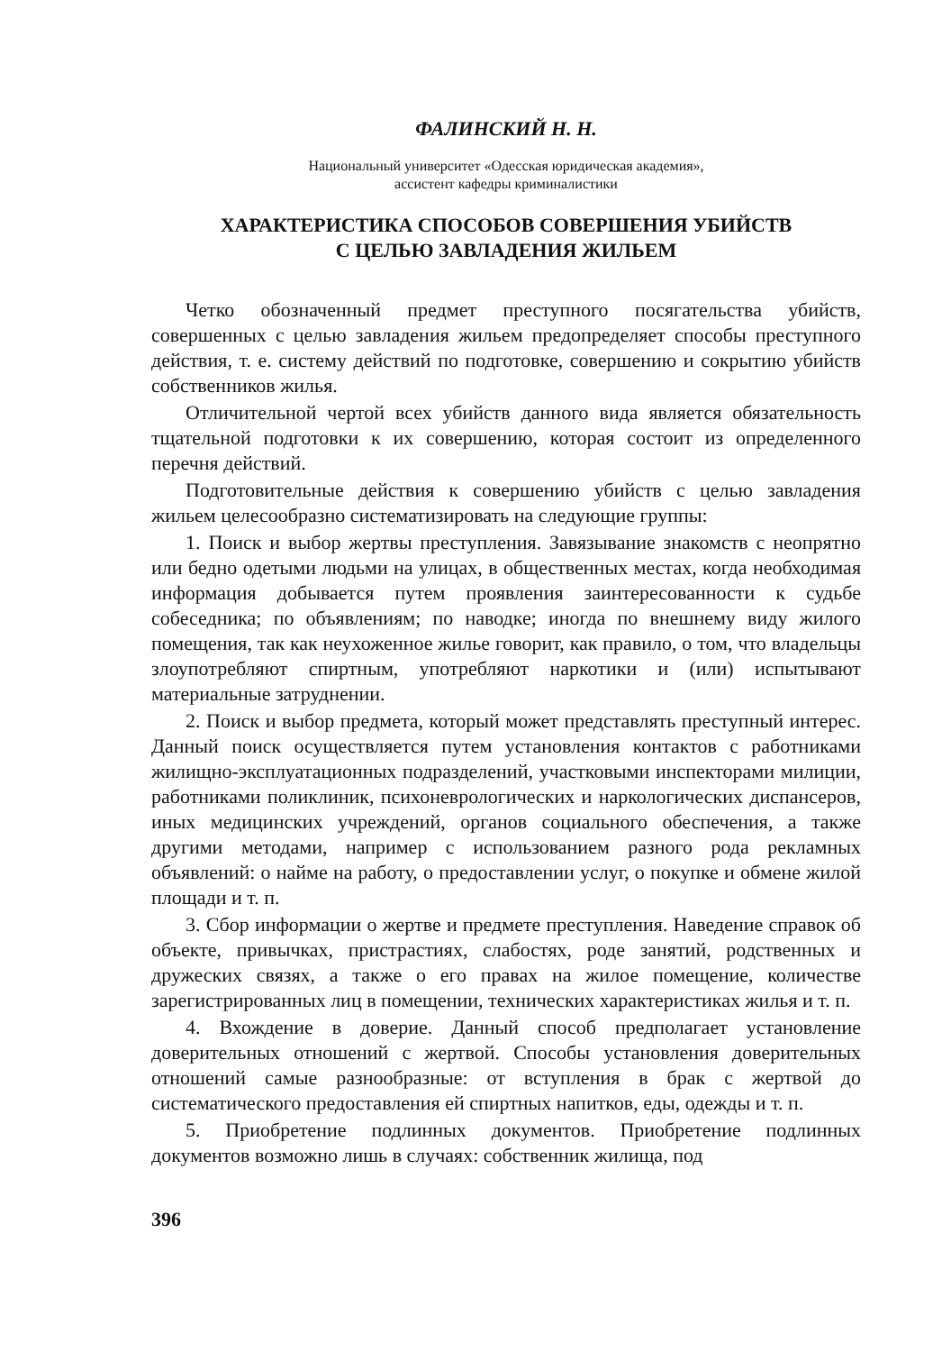ФАЛИНСКИЙ Н. Н.
Национальный университет «Одесская юридическая академия»,
ассистент кафедры криминалистики
ХАРАКТЕРИСТИКА СПОСОБОВ СОВЕРШЕНИЯ УБИЙСТВ
С ЦЕЛЬЮ ЗАВЛАДЕНИЯ ЖИЛЬЕМ
Четко обозначенный предмет преступного посягательства убийств, совершенных с целью завладения жильем предопределяет способы преступного действия, т. е. систему действий по подготовке, совершению и сокрытию убийств собственников жилья.
Отличительной чертой всех убийств данного вида является обязательность тщательной подготовки к их совершению, которая состоит из определенного перечня действий.
Подготовительные действия к совершению убийств с целью завладения жильем целесообразно систематизировать на следующие группы:
1. Поиск и выбор жертвы преступления. Завязывание знакомств с неопрятно или бедно одетыми людьми на улицах, в общественных местах, когда необходимая информация добывается путем проявления заинтересованности к судьбе собеседника; по объявлениям; по наводке; иногда по внешнему виду жилого помещения, так как неухоженное жилье говорит, как правило, о том, что владельцы злоупотребляют спиртным, употребляют наркотики и (или) испытывают материальные затруднении.
2. Поиск и выбор предмета, который может представлять преступный интерес. Данный поиск осуществляется путем установления контактов с работниками жилищно-эксплуатационных подразделений, участковыми инспекторами милиции, работниками поликлиник, психоневрологических и наркологических диспансеров, иных медицинских учреждений, органов социального обеспечения, а также другими методами, например с использованием разного рода рекламных объявлений: о найме на работу, о предоставлении услуг, о покупке и обмене жилой площади и т. п.
3. Сбор информации о жертве и предмете преступления. Наведение справок об объекте, привычках, пристрастиях, слабостях, роде занятий, родственных и дружеских связях, а также о его правах на жилое помещение, количестве зарегистрированных лиц в помещении, технических характеристиках жилья и т. п.
4. Вхождение в доверие. Данный способ предполагает установление доверительных отношений с жертвой. Способы установления доверительных отношений самые разнообразные: от вступления в брак с жертвой до систематического предоставления ей спиртных напитков, еды, одежды и т. п.
5. Приобретение подлинных документов. Приобретение подлинных документов возможно лишь в случаях: собственник жилища, под
396